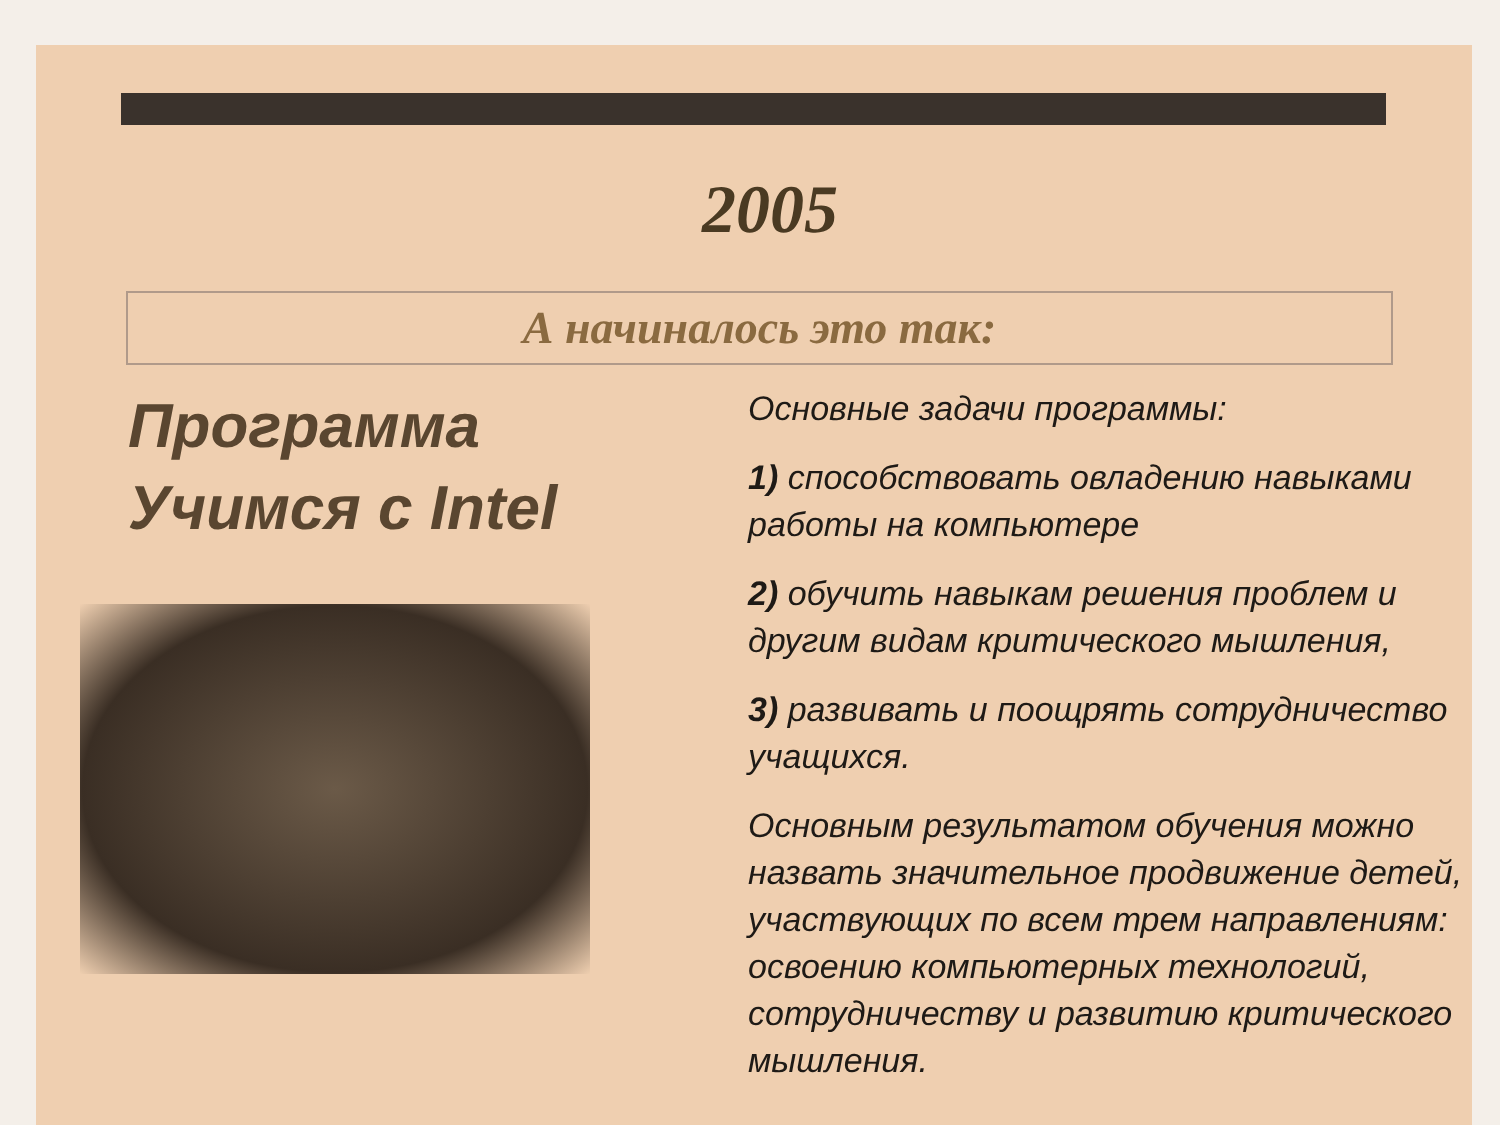2005
А начиналось это так:
Программа Учимся с Intel
Основные задачи программы:
1) способствовать овладению навыками работы на компьютере
2) обучить навыкам решения проблем и другим видам критического мышления,
3) развивать и поощрять сотрудничество учащихся.
Основным результатом обучения можно назвать значительное продвижение детей, участвующих по всем трем направлениям: освоению компьютерных технологий, сотрудничеству и развитию критического мышления.